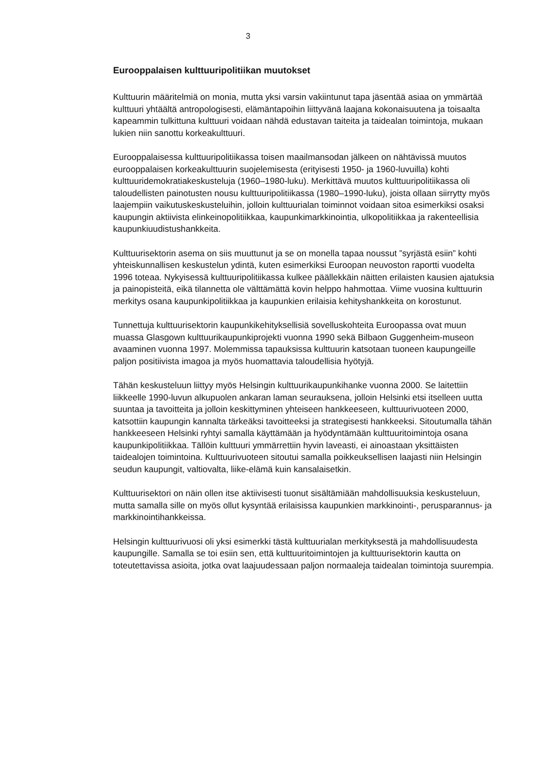3
Eurooppalaisen kulttuuripolitiikan muutokset
Kulttuurin määritelmiä on monia, mutta yksi varsin vakiintunut tapa jäsentää asiaa on ymmärtää kulttuuri yhtäältä antropologisesti, elämäntapoihin liittyvänä laajana kokonaisuutena ja toisaalta kapeammin tulkittuna kulttuuri voidaan nähdä edustavan taiteita ja taidealan toimintoja, mukaan lukien niin sanottu korkeakulttuuri.
Eurooppalaisessa kulttuuripolitiikassa toisen maailmansodan jälkeen on nähtävissä muutos eurooppalaisen korkeakulttuurin suojelemisesta (erityisesti 1950- ja 1960-luvuilla) kohti kulttuuridemokratiakeskusteluja (1960–1980-luku). Merkittävä muutos kulttuuripolitiikassa oli taloudellisten painotusten nousu kulttuuripolitiikassa (1980–1990-luku), joista ollaan siirrytty myös laajempiin vaikutuskeskusteluihin, jolloin kulttuurialan toiminnot voidaan sitoa esimerkiksi osaksi kaupungin aktiivista elinkeinopolitiikkaa, kaupunkimarkkinointia, ulkopolitiikkaa ja rakenteellisia kaupunkiuudistushankkeita.
Kulttuurisektorin asema on siis muuttunut ja se on monella tapaa noussut ”syrjästä esiin” kohti yhteiskunnallisen keskustelun ydintä, kuten esimerkiksi Euroopan neuvoston raportti vuodelta 1996 toteaa. Nykyisessä kulttuuripolitiikassa kulkee päällekkäin näitten erilaisten kausien ajatuksia ja painopisteitä, eikä tilannetta ole välttämättä kovin helppo hahmottaa. Viime vuosina kulttuurin merkitys osana kaupunkipolitiikkaa ja kaupunkien erilaisia kehityshankkeita on korostunut.
Tunnettuja kulttuurisektorin kaupunkikehityksellisiä sovelluskohteita Euroopassa ovat muun muassa Glasgown kulttuurikaupunkiprojekti vuonna 1990 sekä Bilbaon Guggenheim-museon avaaminen vuonna 1997. Molemmissa tapauksissa kulttuurin katsotaan tuoneen kaupungeille paljon positiivista imagoa ja myös huomattavia taloudellisia hyötyjä.
Tähän keskusteluun liittyy myös Helsingin kulttuurikaupunkihanke vuonna 2000. Se laitettiin liikkeelle 1990-luvun alkupuolen ankaran laman seurauksena, jolloin Helsinki etsi itselleen uutta suuntaa ja tavoitteita ja jolloin keskittyminen yhteiseen hankkeeseen, kulttuurivuoteen 2000, katsottiin kaupungin kannalta tärkeäksi tavoitteeksi ja strategisesti hankkeeksi. Sitoutumalla tähän hankkeeseen Helsinki ryhtyi samalla käyttämään ja hyödyntämään kulttuuritoimintoja osana kaupunkipolitiikkaa. Tällöin kulttuuri ymmärrettiin hyvin laveasti, ei ainoastaan yksittäisten taidealojen toimintoina. Kulttuurivuoteen sitoutui samalla poikkeuksellisen laajasti niin Helsingin seudun kaupungit, valtiovalta, liike-elämä kuin kansalaisetkin.
Kulttuurisektori on näin ollen itse aktiivisesti tuonut sisältämiään mahdollisuuksia keskusteluun, mutta samalla sille on myös ollut kysyntää erilaisissa kaupunkien markkinointi-, perusparannus- ja markkinointihankkeissa.
Helsingin kulttuurivuosi oli yksi esimerkki tästä kulttuurialan merkityksestä ja mahdollisuudesta kaupungille. Samalla se toi esiin sen, että kulttuuritoimintojen ja kulttuurisektorin kautta on toteutettavissa asioita, jotka ovat laajuudessaan paljon normaaleja taidealan toimintoja suurempia.